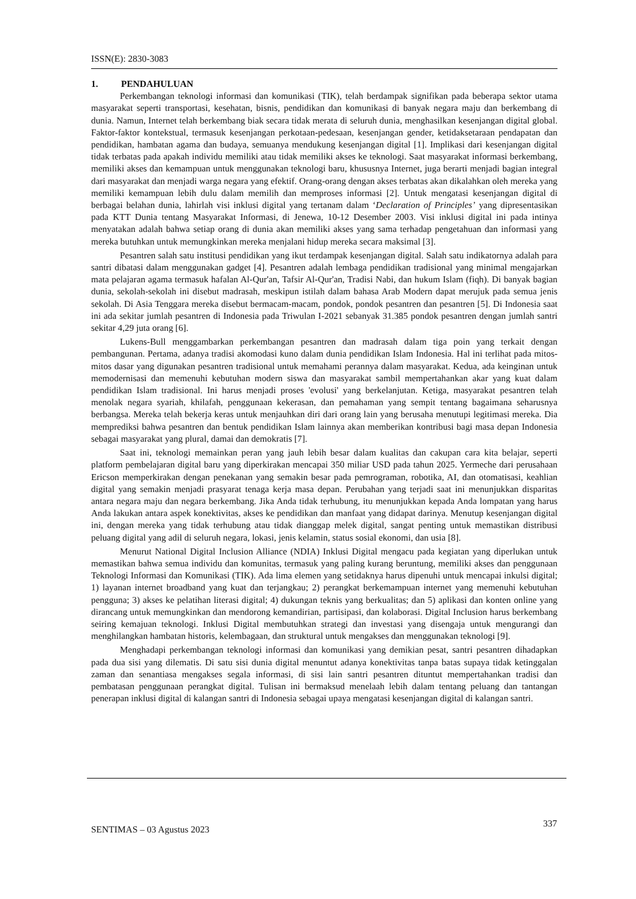ISSN(E): 2830-3083
1. PENDAHULUAN
Perkembangan teknologi informasi dan komunikasi (TIK), telah berdampak signifikan pada beberapa sektor utama masyarakat seperti transportasi, kesehatan, bisnis, pendidikan dan komunikasi di banyak negara maju dan berkembang di dunia. Namun, Internet telah berkembang biak secara tidak merata di seluruh dunia, menghasilkan kesenjangan digital global. Faktor-faktor kontekstual, termasuk kesenjangan perkotaan-pedesaan, kesenjangan gender, ketidaksetaraan pendapatan dan pendidikan, hambatan agama dan budaya, semuanya mendukung kesenjangan digital [1]. Implikasi dari kesenjangan digital tidak terbatas pada apakah individu memiliki atau tidak memiliki akses ke teknologi. Saat masyarakat informasi berkembang, memiliki akses dan kemampuan untuk menggunakan teknologi baru, khususnya Internet, juga berarti menjadi bagian integral dari masyarakat dan menjadi warga negara yang efektif. Orang-orang dengan akses terbatas akan dikalahkan oleh mereka yang memiliki kemampuan lebih dulu dalam memilih dan memproses informasi [2]. Untuk mengatasi kesenjangan digital di berbagai belahan dunia, lahirlah visi inklusi digital yang tertanam dalam ‘Declaration of Principles’ yang dipresentasikan pada KTT Dunia tentang Masyarakat Informasi, di Jenewa, 10-12 Desember 2003. Visi inklusi digital ini pada intinya menyatakan adalah bahwa setiap orang di dunia akan memiliki akses yang sama terhadap pengetahuan dan informasi yang mereka butuhkan untuk memungkinkan mereka menjalani hidup mereka secara maksimal [3].
Pesantren salah satu institusi pendidikan yang ikut terdampak kesenjangan digital. Salah satu indikatornya adalah para santri dibatasi dalam menggunakan gadget [4]. Pesantren adalah lembaga pendidikan tradisional yang minimal mengajarkan mata pelajaran agama termasuk hafalan Al-Qur'an, Tafsir Al-Qur'an, Tradisi Nabi, dan hukum Islam (fiqh). Di banyak bagian dunia, sekolah-sekolah ini disebut madrasah, meskipun istilah dalam bahasa Arab Modern dapat merujuk pada semua jenis sekolah. Di Asia Tenggara mereka disebut bermacam-macam, pondok, pondok pesantren dan pesantren [5]. Di Indonesia saat ini ada sekitar jumlah pesantren di Indonesia pada Triwulan I-2021 sebanyak 31.385 pondok pesantren dengan jumlah santri sekitar 4,29 juta orang [6].
Lukens-Bull menggambarkan perkembangan pesantren dan madrasah dalam tiga poin yang terkait dengan pembangunan. Pertama, adanya tradisi akomodasi kuno dalam dunia pendidikan Islam Indonesia. Hal ini terlihat pada mitos-mitos dasar yang digunakan pesantren tradisional untuk memahami perannya dalam masyarakat. Kedua, ada keinginan untuk memodernisasi dan memenuhi kebutuhan modern siswa dan masyarakat sambil mempertahankan akar yang kuat dalam pendidikan Islam tradisional. Ini harus menjadi proses 'evolusi' yang berkelanjutan. Ketiga, masyarakat pesantren telah menolak negara syariah, khilafah, penggunaan kekerasan, dan pemahaman yang sempit tentang bagaimana seharusnya berbangsa. Mereka telah bekerja keras untuk menjauhkan diri dari orang lain yang berusaha menutupi legitimasi mereka. Dia memprediksi bahwa pesantren dan bentuk pendidikan Islam lainnya akan memberikan kontribusi bagi masa depan Indonesia sebagai masyarakat yang plural, damai dan demokratis [7].
Saat ini, teknologi memainkan peran yang jauh lebih besar dalam kualitas dan cakupan cara kita belajar, seperti platform pembelajaran digital baru yang diperkirakan mencapai 350 miliar USD pada tahun 2025. Yermeche dari perusahaan Ericson memperkirakan dengan penekanan yang semakin besar pada pemrograman, robotika, AI, dan otomatisasi, keahlian digital yang semakin menjadi prasyarat tenaga kerja masa depan. Perubahan yang terjadi saat ini menunjukkan disparitas antara negara maju dan negara berkembang. Jika Anda tidak terhubung, itu menunjukkan kepada Anda lompatan yang harus Anda lakukan antara aspek konektivitas, akses ke pendidikan dan manfaat yang didapat darinya. Menutup kesenjangan digital ini, dengan mereka yang tidak terhubung atau tidak dianggap melek digital, sangat penting untuk memastikan distribusi peluang digital yang adil di seluruh negara, lokasi, jenis kelamin, status sosial ekonomi, dan usia [8].
Menurut National Digital Inclusion Alliance (NDIA) Inklusi Digital mengacu pada kegiatan yang diperlukan untuk memastikan bahwa semua individu dan komunitas, termasuk yang paling kurang beruntung, memiliki akses dan penggunaan Teknologi Informasi dan Komunikasi (TIK). Ada lima elemen yang setidaknya harus dipenuhi untuk mencapai inkulsi digital; 1) layanan internet broadband yang kuat dan terjangkau; 2) perangkat berkemampuan internet yang memenuhi kebutuhan pengguna; 3) akses ke pelatihan literasi digital; 4) dukungan teknis yang berkualitas; dan 5) aplikasi dan konten online yang dirancang untuk memungkinkan dan mendorong kemandirian, partisipasi, dan kolaborasi. Digital Inclusion harus berkembang seiring kemajuan teknologi. Inklusi Digital membutuhkan strategi dan investasi yang disengaja untuk mengurangi dan menghilangkan hambatan historis, kelembagaan, dan struktural untuk mengakses dan menggunakan teknologi [9].
Menghadapi perkembangan teknologi informasi dan komunikasi yang demikian pesat, santri pesantren dihadapkan pada dua sisi yang dilematis. Di satu sisi dunia digital menuntut adanya konektivitas tanpa batas supaya tidak ketinggalan zaman dan senantiasa mengakses segala informasi, di sisi lain santri pesantren dituntut mempertahankan tradisi dan pembatasan penggunaan perangkat digital. Tulisan ini bermaksud menelaah lebih dalam tentang peluang dan tantangan penerapan inklusi digital di kalangan santri di Indonesia sebagai upaya mengatasi kesenjangan digital di kalangan santri.
SENTIMAS – 03 Agustus 2023
337